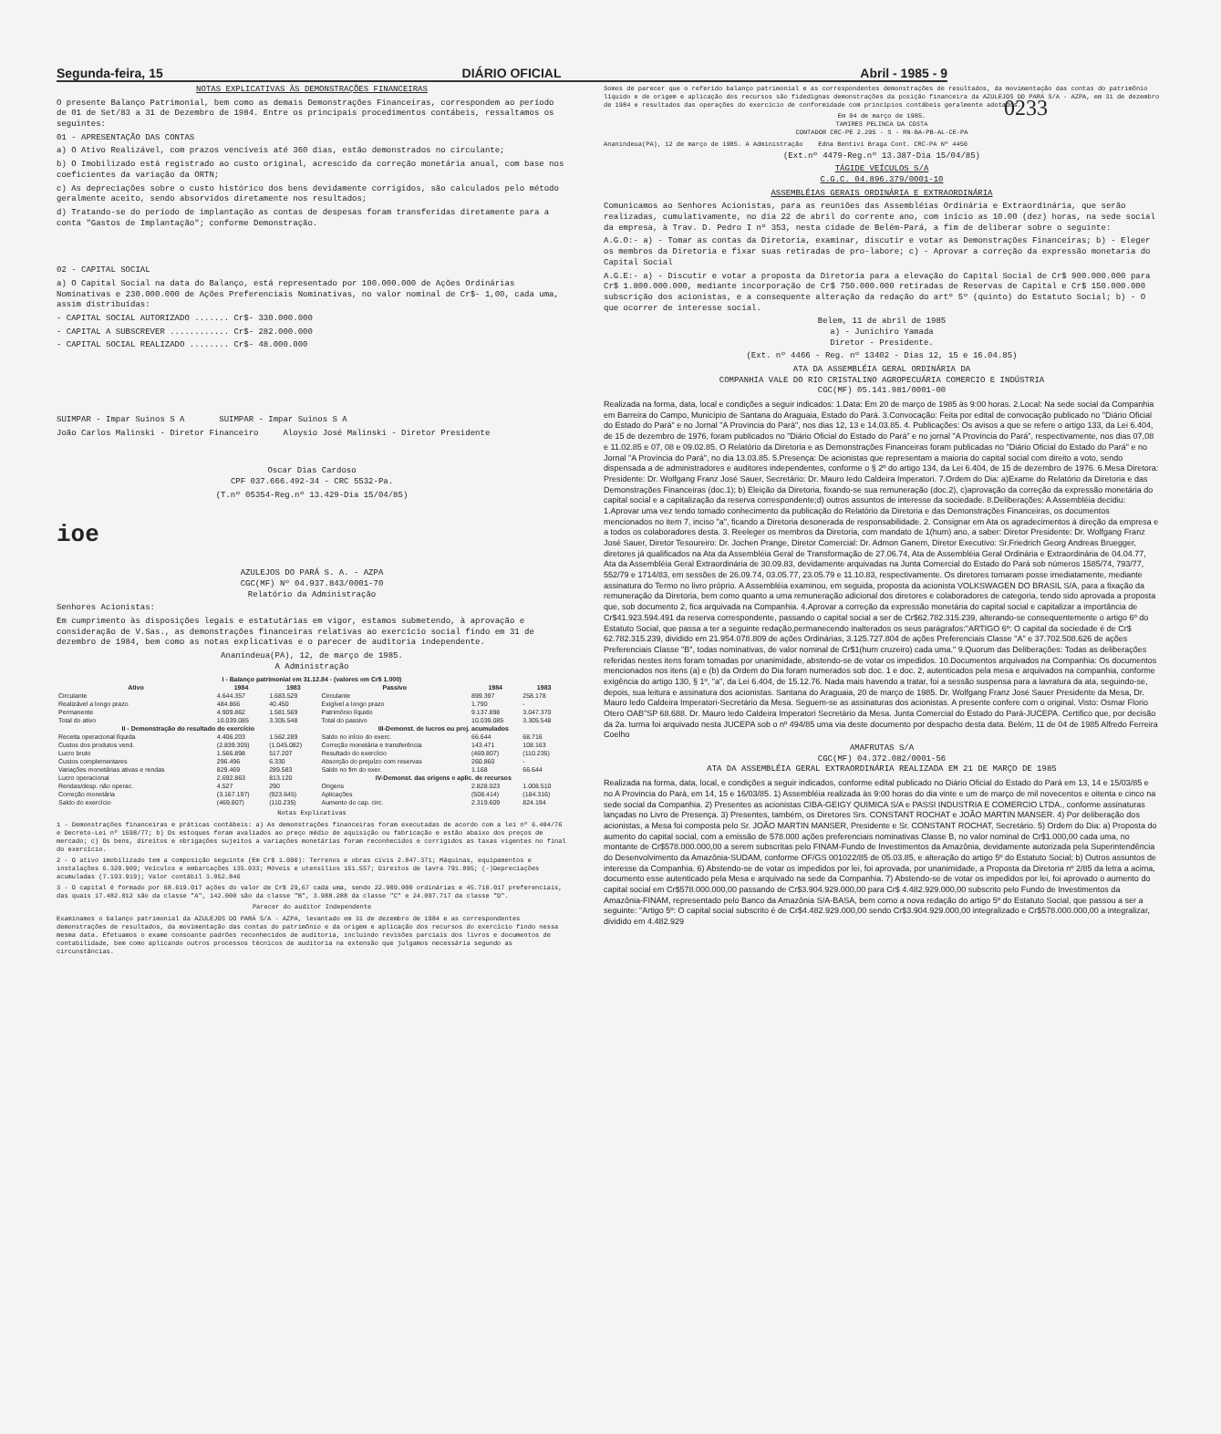0233
Segunda-feira, 15 DIÁRIO OFICIAL Abril - 1985 - 9
NOTAS EXPLICATIVAS ÀS DEMONSTRAÇÕES FINANCEIRAS
O presente Balanço Patrimonial, bem como as demais Demonstrações Financeiras, correspondem ao período de 01 de Set/83 a 31 de Dezembro de 1984. Entre os principais procedimentos contábeis, ressaltamos os seguintes:
01 - APRESENTAÇÃO DAS CONTAS
a) O Ativo Realizável, com prazos vencíveis até 360 dias, estão demonstrados no circulante;
b) O Imobilizado está registrado ao custo original, acrescido da correção monetária anual, com base nos coeficientes da variação da ORTN;
c) As depreciações sobre o custo histórico dos bens devidamente corrigidos, são calculados pelo método geralmente aceito, sendo absorvidos diretamente nos resultados;
d) Tratando-se do período de implantação as contas de despesas foram transferidas diretamente para a conta "Gastos de Implantação"; conforme Demonstração.
02 - CAPITAL SOCIAL
a) O Capital Social na data do Balanço, está representado por 100.000.000 de Ações Ordinárias Nominativas e 230.000.000 de Ações Preferenciais Nominativas, no valor nominal de Cr$- 1,00, cada uma, assim distribuídas:
- CAPITAL SOCIAL AUTORIZADO ....... Cr$- 330.000.000
- CAPITAL A SUBSCREVER ............ Cr$- 282.000.000
- CAPITAL SOCIAL REALIZADO ........ Cr$- 48.000.000
SUIMPAR - Impar Suinos S A SUIMPAR - Impar Suinos S A
João Carlos Malinski - Diretor Financeiro Aloysio José Malinski - Diretor Presidente
Oscar Dias Cardoso
CPF 037.666.492-34 - CRC 5532-Pa.
(T.nº 05354-Reg.nº 13.429-Dia 15/04/85)
ioe
AZULEJOS DO PARÁ S. A. - AZPA
CGC(MF) Nº 04.937.843/0001-70
Relatório da Administração
Senhores Acionistas:
Em cumprimento às disposições legais e estatutárias em vigor, estamos submetendo, à aprovação e consideração de V.Sas., as demonstrações financeiras relativas ao exercício social findo em 31 de dezembro de 1984, bem como as notas explicativas e o parecer de auditoria independente.
Ananindeua(PA), 12, de março de 1985.
A Administração
| I - Balanço patrimonial em 31.12.84 - (valores em Cr$ 1.000) | | | | | |
| --- | --- | --- | --- | --- | --- |
| Ativo | 1984 | 1983 | Passivo | 1984 | 1983 |
| Circulante | 4.644.357 | 1.683.529 | Circulante | 899.397 | 258.178 |
| Realizável a longo prazo | 484.866 | 40.450 | Exigível a longo prazo | 1.790 | - |
| Permanente | 4.909.862 | 1.581.569 | Patrimônio líquido | 9.137.898 | 3.047.370 |
| Total do ativo | 10.039.085 | 3.305.548 | Total do passivo | 10.039.085 | 3.305.548 |
| II - Demonstração do resultado do exercício | | | III-Demonst. de lucros ou prej. acumulados | | |
| Receita operacional líquida | 4.406.203 | 1.562.289 | Saldo no início do exerc. | 66.644 | 68.716 |
| Custos dos produtos vend. | (2.839.305) | (1.045.082) | Correção monetária e transferência | 143.471 | 108.163 |
| Lucro bruto | 1.566.898 | 517.207 | Resultado do exercício | (469.807) | (110.235) |
| Custos complementares | 296.496 | 6.330 | Absorção do prejuízo com reservas | 260.860 | - |
| Variações monetárias ativas e rendas | 829.469 | 289.583 | Saldo no fim do exer. | 1.168 | 66.644 |
| Lucro operacional | 2.692.863 | 813.120 | IV-Demonst. das origens e aplic. de recursos | | |
| Rendas/desp. não operac. | 4.527 | 290 | Origens | 2.828.023 | 1.008.510 |
| Correção monetária | (3.167.197) | (923.645) | Aplicações | (508.414) | (184.316) |
| Saldo do exercício | (469.807) | (110.235) | Aumento do cap. circ. | 2.319.609 | 824.194 |
Notas Explicativas
1 - Demonstrações financeiras e práticas contábeis: a) As demonstrações financeiras foram executadas de acordo com a lei nº 6.404/76 e Decreto-Lei nº 1598/77; b) Os estoques foram avaliados ao preço médio de aquisição ou fabricação e estão abaixo dos preços de mercado; c) Os bens, direitos e obrigações sujeitos a variações monetárias foram reconhecidos e corrigidos as taxas vigentes no final do exercício.
2 - O ativo imobilizado tem a composição seguinte (Em Cr$ 1.000): Terrenos e obras civis 2.847.371; Máquinas, equipamentos e instalações 6.320.909; Veículos e embarcações 135.033; Móveis e utensílios 151.557; Direitos de lavra 791.895; (-)Depreciações acumuladas (7.193.919); Valor contábil 3.052.846
3 - O capital é formado por 68.619.017 ações do valor de Cr$ 29,67 cada uma, sendo 22.909.000 ordinárias e 45.710.017 preferenciais, das quais 17.482.012 são da classe "A", 142.000 são da classe "B", 3.988.288 da classe "C" e 24.097.717 da classe "D".
Parecer do auditor Independente
Examinamos o balanço patrimonial da AZULEJOS DO PARÁ S/A - AZPA, levantado em 31 de dezembro de 1984 e as correspondentes demonstrações de resultados, da movimentação das contas do patrimônio e da origem e aplicação dos recursos do exercício findo nessa mesma data. Efetuamos o exame consoante padrões reconhecidos de auditoria, incluindo revisões parciais dos livros e documentos de contabilidade, bem como aplicando outros processos técnicos de auditoria na extensão que julgamos necessária segundo as circunstâncias.
Somos de parecer que o referido balanço patrimonial e as correspondentes demonstrações de resultados, da movimentação das contas do patrimônio líquido e de origem e aplicação dos recursos são fidedignas demonstrações da posição financeira da AZULEJOS DO PARÁ S/A - AZPA, em 31 de dezembro de 1984 e resultados das operações do exercício de conformidade com princípios contábeis geralmente adotados.
Em 04 de março de 1985.
TAMIRES PELINCA DA COSTA
CONTADOR CRC-PE 2.205 - S - RN-BA-PB-AL-CE-PA
Ananindeua(PA), 12 de março de 1985. A Administração Edna Bentivi Braga Cont. CRC-PA Nº 4450
(Ext.nº 4479-Reg.nº 13.387-Dia 15/04/85)
TÁGIDE VEÍCULOS S/A
C.G.C. 04.896.379/0001-10
ASSEMBLÉIAS GERAIS ORDINÁRIA E EXTRAORDINÁRIA
Comunicamos ao Senhores Acionistas, para as reuniões das Assembléias Ordinária e Extraordinária, que serão realizadas, cumulativamente, no dia 22 de abril do corrente ano, com início as 10.00 (dez) horas, na sede social da empresa, à Trav. D. Pedro I nº 353, nesta cidade de Belém-Pará, a fim de deliberar sobre o seguinte:
A.G.O:- a) - Tomar as contas da Diretoria, examinar, discutir e votar as Demonstrações Financeiras; b) - Eleger os membros da Diretoria e fixar suas retiradas de pro-labore; c) - Aprovar a correção da expressão monetaria do Capital Social
A.G.E:- a) - Discutir e votar a proposta da Diretoria para a elevação do Capital Social de Cr$ 900.000.000 para Cr$ 1.800.000.000, mediante incorporação de Cr$ 750.000.000 retiradas de Reservas de Capital e Cr$ 150.000.000 subscrição dos acionistas, e a consequente alteração da redação do artº 5º (quinto) do Estatuto Social; b) - O que ocorrer de interesse social.
Belem, 11 de abril de 1985
a) - Junichiro Yamada
Diretor - Presidente.
(Ext. nº 4466 - Reg. nº 13402 - Dias 12, 15 e 16.04.85)
ATA DA ASSEMBLÉIA GERAL ORDINÁRIA DA
COMPANHIA VALE DO RIO CRISTALINO AGROPECUÁRIA COMERCIO E INDÚSTRIA
CGC(MF) 05.141.981/0001-00
Realizada na forma, data, local e condições a seguir indicados: 1.Data: Em 20 de março de 1985 às 9:00 horas. 2.Local: Na sede social da Companhia em Barreira do Campo, Município de Santana do Araguaia, Estado do Pará. 3.Convocação: Feita por edital de convocação publicado no "Diário Oficial do Estado do Pará" e no Jornal "A Província do Pará", nos dias 12, 13 e 14.03.85. 4. Publicações: Os avisos a que se refere o artigo 133, da Lei 6.404, de 15 de dezembro de 1976, foram publicados no "Diário Oficial do Estado do Pará" e no jornal "A Província do Pará", respectivamente, nos dias 07,08 e 11.02.85 e 07, 08 e 09.02.85. O Relatório da Diretoria e as Demonstrações Financeiras foram publicadas no "Diário Oficial do Estado do Pará" e no Jornal "A Província do Pará", no dia 13.03.85. 5.Presença: De acionistas que representam a maioria do capital social com direito a voto, sendo dispensada a de administradores e auditores independentes, conforme o § 2º do artigo 134, da Lei 6.404, de 15 de dezembro de 1976. 6.Mesa Diretora: Presidente: Dr. Wolfgang Franz José Sauer, Secretário: Dr. Mauro Iedo Caldeira Imperatori. 7.Ordem do Dia: a)Exame do Relatório da Diretoria e das Demonstrações Financeiras (doc.1); b) Eleição da Diretoria, fixando-se sua remuneração (doc.2), c)aprovação da correção da expressão monetária do capital social e a capitalização da reserva correspondente;d) outros assuntos de interesse da sociedade. 8.Deliberações: A Assembléia decidiu: 1.Aprovar uma vez tendo tomado conhecimento da publicação do Relatório da Diretoria e das Demonstrações Financeiras, os documentos mencionados no item 7, inciso "a", ficando a Diretoria desonerada de responsabilidade. 2. Consignar em Ata os agradecimentos à direção da empresa e a todos os colaboradores desta. 3. Reeleger os membros da Diretoria, com mandato de 1(hum) ano, a saber: Diretor Presidente: Dr. Wolfgang Franz José Sauer, Diretor Tesoureiro: Dr. Jochen Prange, Diretor Comercial: Dr. Admon Ganem, Diretor Executivo: Sr.Friedrich Georg Andreas Bruegger, diretores já qualificados na Ata da Assembléia Geral de Transformação de 27.06.74, Ata de Assembléia Geral Ordinária e Extraordinária de 04.04.77, Ata da Assembléia Geral Extraordinária de 30.09.83, devidamente arquivadas na Junta Comercial do Estado do Pará sob números 1585/74, 793/77, 552/79 e 1714/83, em sessões de 26.09.74, 03.05.77, 23.05.79 e 11.10.83, respectivamente. Os diretores tomaram posse imediatamente, mediante assinatura do Termo no livro próprio. A Assembléia examinou, em seguida, proposta da acionista VOLKSWAGEN DO BRASIL S/A, para a fixação da remuneração da Diretoria, bem como quanto a uma remuneração adicional dos diretores e colaboradores de categoria, tendo sido aprovada a proposta que, sob documento 2, fica arquivada na Companhia. 4.Aprovar a correção da expressão monetária do capital social e capitalizar a importância de Cr$41.923.594.491 da reserva correspondente, passando o capital social a ser de Cr$62.782.315.239, alterando-se consequentemente o artigo 6º do Estatuto Social, que passa a ter a seguinte redação,permanecendo inalterados os seus parágrafos:"ARTIGO 6º: O capital da sociedade é de Cr$ 62.782.315.239, dividido em 21.954.078.809 de ações Ordinárias, 3.125.727.804 de ações Preferenciais Classe "A" e 37.702.508.626 de ações Preferenciais Classe "B", todas nominativas, de valor nominal de Cr$1(hum cruzeiro) cada uma." 9.Quorum das Deliberações: Todas as deliberações referidas nestes itens foram tomadas por unanimidade, abstendo-se de votar os impedidos. 10.Documentos arquivados na Companhia: Os documentos mencionados nos itens (a) e (b) da Ordem do Dia foram numerados sob doc. 1 e doc. 2, autenticados pela mesa e arquivados na companhia, conforme exigência do artigo 130, § 1º, "a", da Lei 6.404, de 15.12.76. Nada mais havendo a tratar, foi a sessão suspensa para a lavratura da ata, seguindo-se, depois, sua leitura e assinatura dos acionistas. Santana do Araguaia, 20 de março de 1985. Dr. Wolfgang Franz José Sauer Presidente da Mesa, Dr. Mauro Iedo Caldeira Imperatori-Secretário da Mesa. Seguem-se as assinaturas dos acionistas. A presente confere com o original. Visto: Osmar Florio Otero OAB"SP 68.688. Dr. Mauro Iedo Caldeira Imperatori Secretário da Mesa. Junta Comercial do Estado do Pará-JUCEPA. Certifico que, por decisão da 2a. turma foi arquivado nesta JUCEPA sob o nº 494/85 uma via deste documento por despacho desta data. Belém, 11 de 04 de 1985 Alfredo Ferreira Coelho
AMAFRUTAS S/A
CGC(MF) 04.372.082/0001-56
ATA DA ASSEMBLÉIA GERAL EXTRAORDINÁRIA REALIZADA EM 21 DE MARÇO DE 1985
Realizada na forma, data, local, e condições a seguir indicados, conforme edital publicado no Diário Oficial do Estado do Pará em 13, 14 e 15/03/85 e no A Provincia do Pará, em 14, 15 e 16/03/85. 1) Assembléia realizada às 9:00 horas do dia vinte e um de março de mil novecentos e oitenta e cinco na sede social da Companhia. 2) Presentes as acionistas CIBA-GEIGY QUIMICA S/A e PASSI INDUSTRIA E COMERCIO LTDA., conforme assinaturas lançadas no Livro de Presença. 3) Presentes, também, os Diretores Srs. CONSTANT ROCHAT e JOÃO MARTIN MANSER. 4) Por deliberação dos acionistas, a Mesa foi composta pelo Sr. JOÃO MARTIN MANSER, Presidente e Sr. CONSTANT ROCHAT, Secretário. 5) Ordem do Dia: a) Proposta do aumento do capital social, com a emissão de 578.000 ações preferenciais nominativas Classe B, no valor nominal de Cr$1.000,00 cada uma, no montante de Cr$578.000.000,00 a serem subscritas pelo FINAM-Fundo de Investimentos da Amazônia, devidamente autorizada pela Superintendência do Desenvolvimento da Amazônia-SUDAM, conforme OF/GS 001022/85 de 05.03.85, e alteração do artigo 5º do Estatuto Social; b) Outros assuntos de interesse da Companhia. 6) Abstendo-se de votar os impedidos por lei, foi aprovada, por unanimidade, a Proposta da Diretoria nº 2/85 da letra a acima, documento esse autenticado pela Mesa e arquivado na sede da Companhia. 7) Abstendo-se de votar os impedidos por lei, foi aprovado o aumento do capital social em Cr$578.000.000,00 passando de Cr$3.904.929.000,00 para Cr$ 4.482.929.000,00 subscrito pelo Fundo de Investimentos da Amazônia-FINAM, representado pelo Banco da Amazônia S/A-BASA, bem como a nova redação do artigo 5º do Estatuto Social, que passou a ser a seguinte: "Artigo 5º: O capital social subscrito é de Cr$4.482.929.000,00 sendo Cr$3.904.929.000,00 integralizado e Cr$578.000.000,00 a integralizar, dividido em 4.482.929